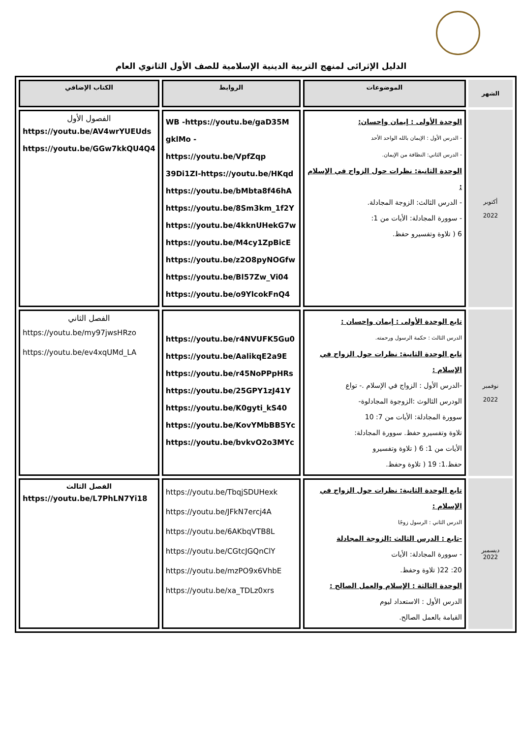الدليل الإثرائى لمنهج التربية الدينية الإسلامية للصف الأول الثانوي العام
| الشهر | الموضوعات | الروابط | الكتاب الإضافي |
| --- | --- | --- | --- |
| أكتوبر 2022 | الوحدة الأولى : إيمان وإحسان: - الدرس الأول : الإيمان بالله الواحد الأحد - الدرس الثاني: النظافة من الإيمان. الوحدة الثانية: نظرات حول الزواج في الإسلام : - الدرس الثالث: الزوجة المجادلة. - سوورة المجادلة: الأيات من 1: 6 ( تلاوة وتفسيرو حفظ. | WB -https://youtu.be/gaD35M gklMo -https://youtu.be/VpfZqp 39Di1ZI-https://youtu.be/HKqd https://youtu.be/bMbta8f46hA https://youtu.be/8Sm3km_1f2Y https://youtu.be/4kknUHekG7w https://youtu.be/M4cy1ZpBicE https://youtu.be/z2O8pyNOGfw https://youtu.be/Bl57Zw_Vi04 https://youtu.be/o9YlcokFnQ4 | الفصول الأول https://youtu.be/AV4wrYUEUds https://youtu.be/GGw7kkQU4Q4 |
| نوفمبر 2022 | تابع الوحدة الأولى : إيمان وإحسان : الدرس الثالث : حكمة الرسول ورحمته. تابع الوحدة الثانية: نظرات حول الزواج في الإسلام : -الدرس الأول : الزواج في الإسلام .- تواع الودرس الثالوث :الزوجوة المجادلوة- سوورة المجادلة: الأيات من 7: 10 تلاوة وتفسيرو حفظ. سوورة المجادلة: الأيات من 1: 6 ( تلاوة وتفسيرو حفظ.1: 19 ( تلاوة وحفظ. | https://youtu.be/r4NVUFK5Gu0 https://youtu.be/AalikqE2a9E https://youtu.be/r45NoPPpHRs https://youtu.be/25GPY1zJ41Y https://youtu.be/K0gyti_kS40 https://youtu.be/KovYMbBB5Yc https://youtu.be/bvkvO2o3MYc | الفصل الثاني https://youtu.be/my97jwsHRzo https://youtu.be/ev4xqUMd_LA |
| ديسمبر 2022 | تابع الوحدة الثانية: نظرات حول الزواج في الإسلام : الدرس الثاني : الرسول زوجًا -تابع : الدرس الثالث :الزوجة المجادلة - سوورة المجادلة: الأيات 20: 22( تلاوة وحفظ. الوحدة الثالثة : الإسلام والعمل الصالح : الدرس الأول : الاستعداد ليوم القيامة بالعمل الصالح. | https://youtu.be/TbqjSDUHexk https://youtu.be/JFkN7ercj4A https://youtu.be/6AKbqVTB8L https://youtu.be/CGtcJGQnClY https://youtu.be/mzPO9x6VhbE https://youtu.be/xa_TDLz0xrs | الفصل الثالث https://youtu.be/L7PhLN7Yi18 |